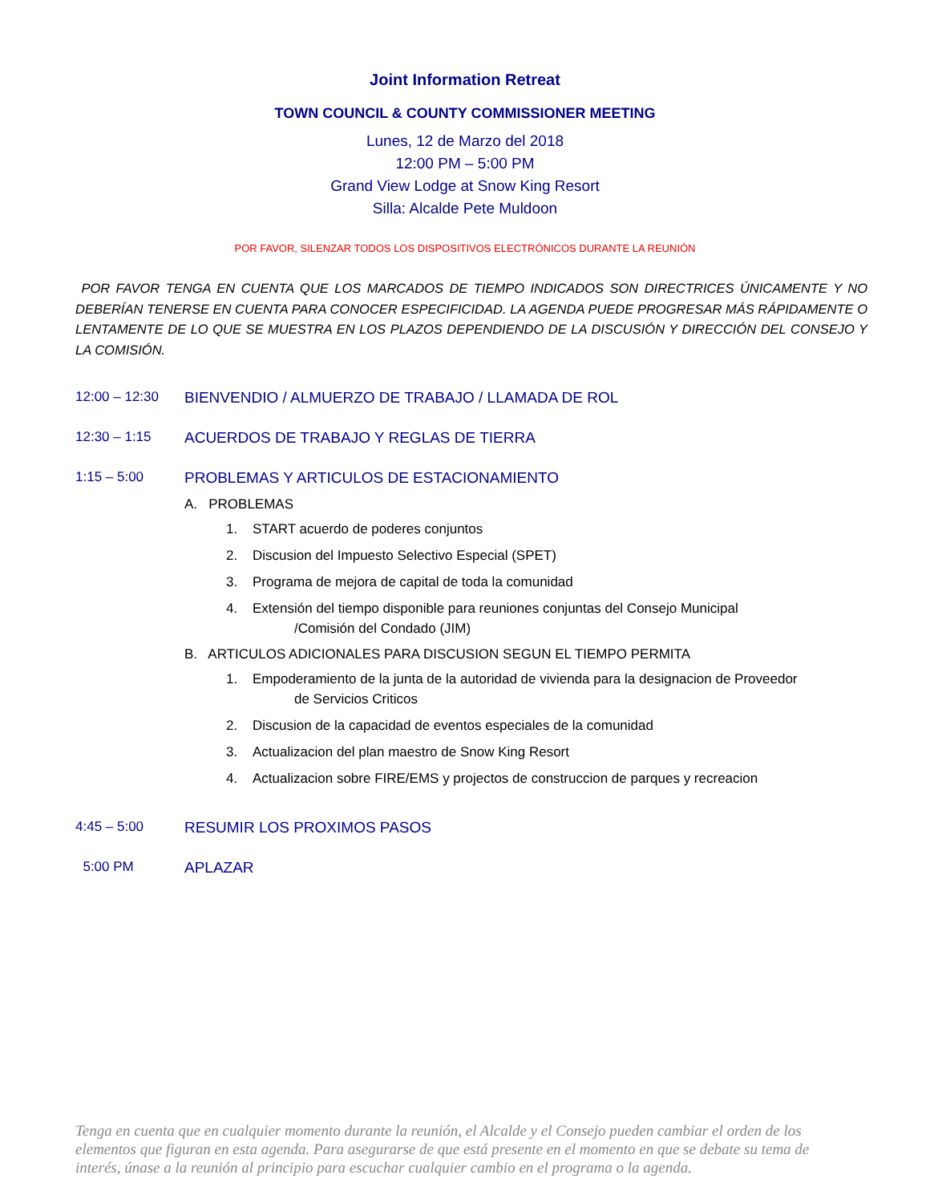Joint Information Retreat
TOWN COUNCIL & COUNTY COMMISSIONER MEETING
Lunes, 12 de Marzo del 2018
12:00 PM – 5:00 PM
Grand View Lodge at Snow King Resort
Silla: Alcalde Pete Muldoon
POR FAVOR, SILENZAR TODOS LOS DISPOSITIVOS ELECTRÓNICOS DURANTE LA REUNIÓN
POR FAVOR TENGA EN CUENTA QUE LOS MARCADOS DE TIEMPO INDICADOS SON DIRECTRICES ÚNICAMENTE Y NO DEBERÍAN TENERSE EN CUENTA PARA CONOCER ESPECIFICIDAD. LA AGENDA PUEDE PROGRESAR MÁS RÁPIDAMENTE O LENTAMENTE DE LO QUE SE MUESTRA EN LOS PLAZOS DEPENDIENDO DE LA DISCUSIÓN Y DIRECCIÓN DEL CONSEJO Y LA COMISIÓN.
12:00 – 12:30 BIENVENDIO / ALMUERZO DE TRABAJO / LLAMADA DE ROL
12:30 – 1:15 ACUERDOS DE TRABAJO Y REGLAS DE TIERRA
1:15 – 5:00 PROBLEMAS Y ARTICULOS DE ESTACIONAMIENTO
A. PROBLEMAS
1. START acuerdo de poderes conjuntos
2. Discusion del Impuesto Selectivo Especial (SPET)
3. Programa de mejora de capital de toda la comunidad
4. Extensión del tiempo disponible para reuniones conjuntas del Consejo Municipal
/Comisión del Condado (JIM)
B. ARTICULOS ADICIONALES PARA DISCUSION SEGUN EL TIEMPO PERMITA
1. Empoderamiento de la junta de la autoridad de vivienda para la designacion de Proveedor
de Servicios Criticos
2. Discusion de la capacidad de eventos especiales de la comunidad
3. Actualizacion del plan maestro de Snow King Resort
4. Actualizacion sobre FIRE/EMS y projectos de construccion de parques y recreacion
4:45 – 5:00 RESUMIR LOS PROXIMOS PASOS
5:00 PM APLAZAR
Tenga en cuenta que en cualquier momento durante la reunión, el Alcalde y el Consejo pueden cambiar el orden de los elementos que figuran en esta agenda. Para asegurarse de que está presente en el momento en que se debate su tema de interés, únase a la reunión al principio para escuchar cualquier cambio en el programa o la agenda.